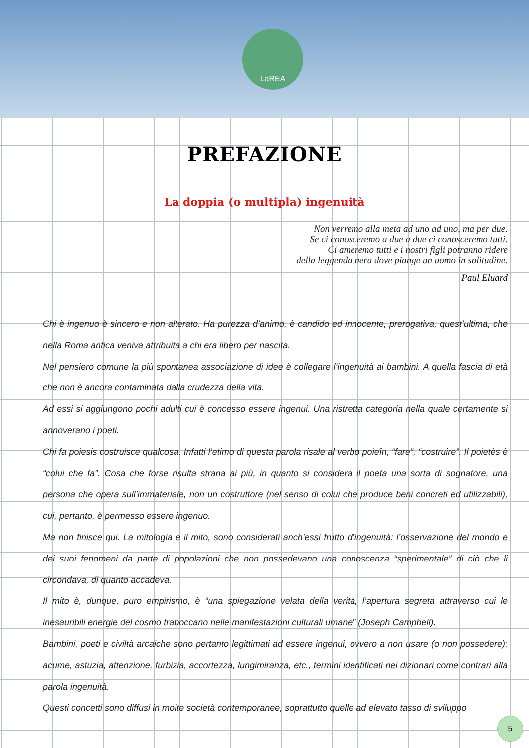LaREA
PREFAZIONE
La doppia (o multipla) ingenuità
Non verremo alla meta ad uno ad uno, ma per due.
Se ci conosceremo a due a due ci conosceremo tutti.
Ci ameremo tutti e i nostri figli potranno ridere
della leggenda nera dove piange un uomo in solitudine.
Paul Eluard
Chi è ingenuo è sincero e non alterato. Ha purezza d’animo, è candido ed innocente, prerogativa, quest’ultima, che nella Roma antica veniva attribuita a chi era libero per nascita.
Nel pensiero comune la più spontanea associazione di idee è collegare l’ingenuità ai bambini. A quella fascia di età che non è ancora contaminata dalla crudezza della vita.
Ad essi si aggiungono pochi adulti cui è concesso essere ingenui. Una ristretta categoria nella quale certamente si annoverano i poeti.
Chi fa poiesis costruisce qualcosa. Infatti l’etimo di questa parola risale al verbo poieîn, “fare”, “costruire”. Il poietès è “colui che fa”. Cosa che forse risulta strana ai più, in quanto si considera il poeta una sorta di sognatore, una persona che opera sull’immateriale, non un costruttore (nel senso di colui che produce beni concreti ed utilizzabili), cui, pertanto, è permesso essere ingenuo.
Ma non finisce qui. La mitologia e il mito, sono considerati anch’essi frutto d’ingenuità: l’osservazione del mondo e dei suoi fenomeni da parte di popolazioni che non possedevano una conoscenza “sperimentale” di ciò che li circondava, di quanto accadeva.
Il mito è, dunque, puro empirismo, è “una spiegazione velata della verità, l’apertura segreta attraverso cui le inesauribili energie del cosmo traboccano nelle manifestazioni culturali umane” (Joseph Campbell).
Bambini, poeti e civiltà arcaiche sono pertanto legittimati ad essere ingenui, ovvero a non usare (o non possedere): acume, astuzia, attenzione, furbizia, accortezza, lungimiranza, etc., termini identificati nei dizionari come contrari alla parola ingenuità.
Questi concetti sono diffusi in molte società contemporanee, soprattutto quelle ad elevato tasso di sviluppo
5